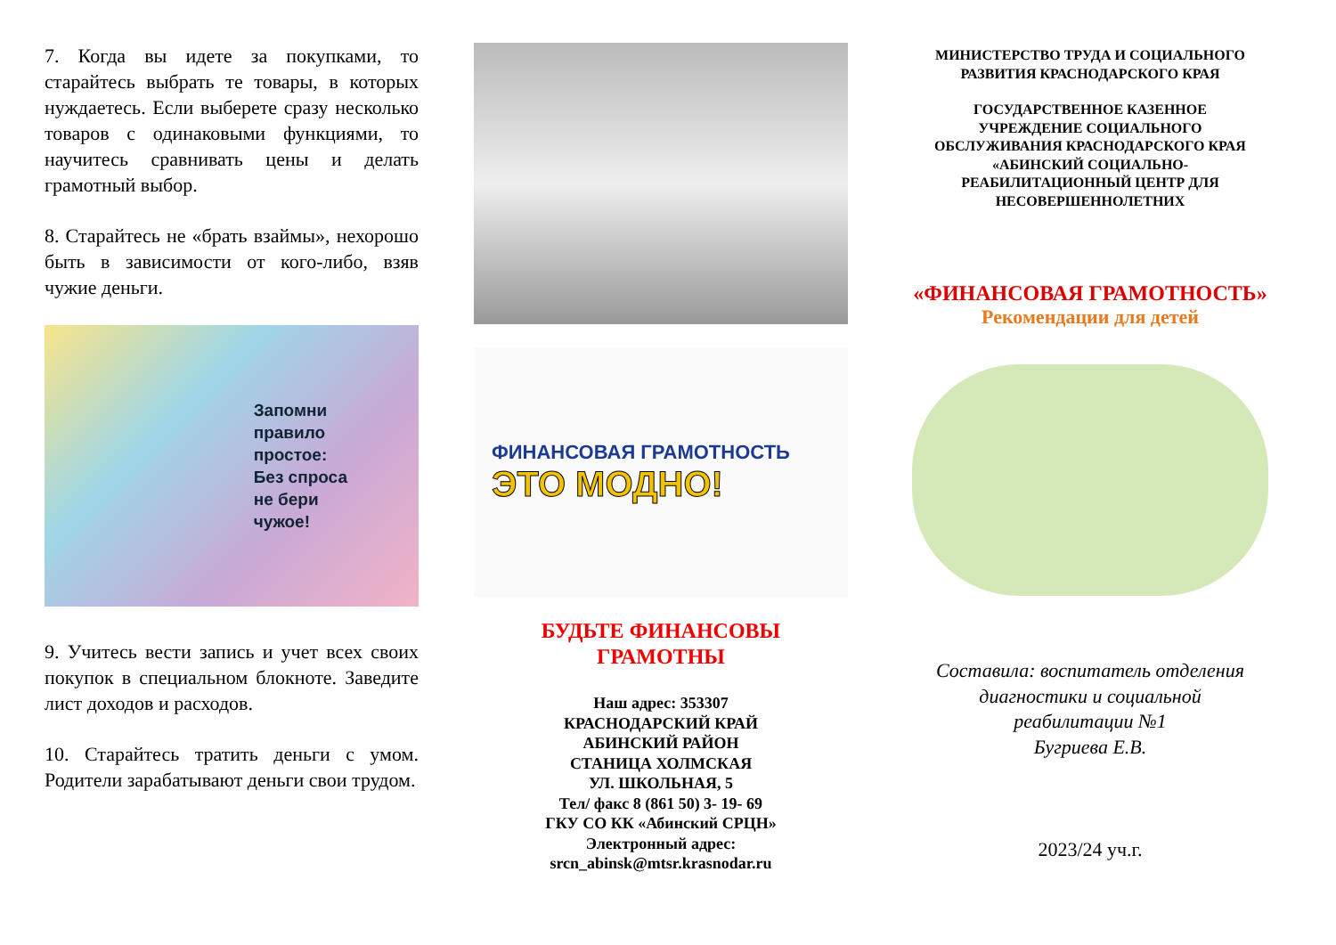7. Когда вы идете за покупками, то старайтесь выбрать те товары, в которых нуждаетесь. Если выберете сразу несколько товаров с одинаковыми функциями, то научитесь сравнивать цены и делать грамотный выбор.
8. Старайтесь не «брать взаймы», нехорошо быть в зависимости от кого-либо, взяв чужие деньги.
Запомни
правило
простое:
Без спроса
не бери
чужое!
9. Учитесь вести запись и учет всех своих покупок в специальном блокноте. Заведите лист доходов и расходов.
10. Старайтесь тратить деньги с умом. Родители зарабатывают деньги свои трудом.
ФИНАНСОВАЯ ГРАМОТНОСТЬ
ЭТО МОДНО!
БУДЬТЕ ФИНАНСОВЫ
ГРАМОТНЫ
Наш адрес: 353307
КРАСНОДАРСКИЙ КРАЙ
АБИНСКИЙ РАЙОН
СТАНИЦА ХОЛМСКАЯ
УЛ. ШКОЛЬНАЯ, 5
Тел/ факс 8 (861 50) 3- 19- 69
ГКУ СО КК «Абинский СРЦН»
Электронный адрес:
srcn_abinsk@mtsr.krasnodar.ru
МИНИСТЕРСТВО ТРУДА И СОЦИАЛЬНОГО
РАЗВИТИЯ КРАСНОДАРСКОГО КРАЯ
ГОСУДАРСТВЕННОЕ КАЗЕННОЕ
УЧРЕЖДЕНИЕ СОЦИАЛЬНОГО
ОБСЛУЖИВАНИЯ КРАСНОДАРСКОГО КРАЯ
«АБИНСКИЙ СОЦИАЛЬНО-
РЕАБИЛИТАЦИОННЫЙ ЦЕНТР ДЛЯ
НЕСОВЕРШЕННОЛЕТНИХ
«ФИНАНСОВАЯ ГРАМОТНОСТЬ»
Рекомендации для детей
Составила: воспитатель отделения
диагностики и социальной
реабилитации №1
Бугриева Е.В.
2023/24 уч.г.